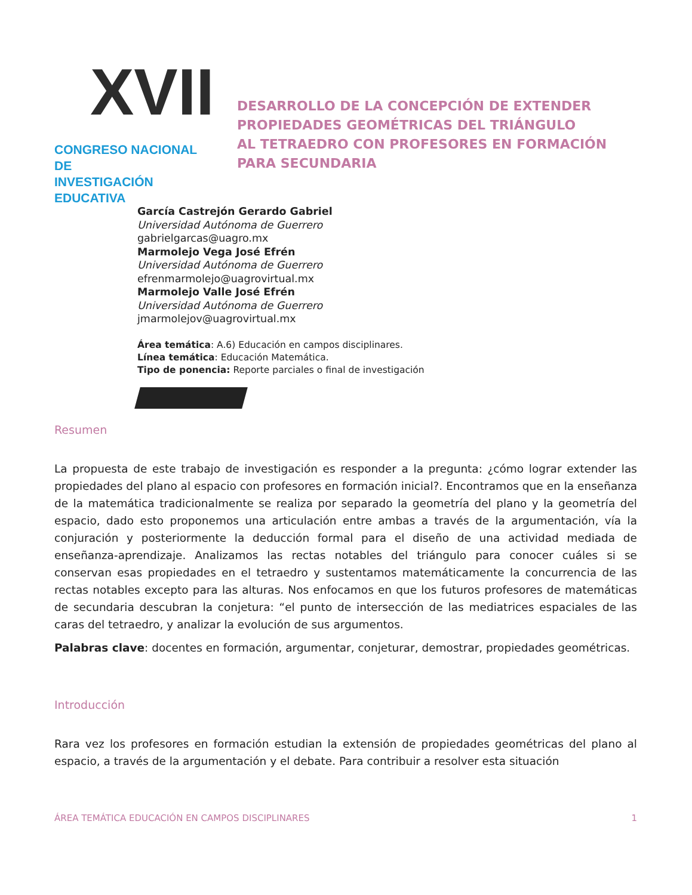XVII
CONGRESO NACIONAL DE
INVESTIGACIÓN EDUCATIVA
DESARROLLO DE LA CONCEPCIÓN DE EXTENDER
PROPIEDADES GEOMÉTRICAS DEL TRIÁNGULO
AL TETRAEDRO CON PROFESORES EN FORMACIÓN
PARA SECUNDARIA
García Castrejón Gerardo Gabriel
Universidad Autónoma de Guerrero
gabrielgarcas@uagro.mx
Marmolejo Vega José Efrén
Universidad Autónoma de Guerrero
efrenmarmolejo@uagrovirtual.mx
Marmolejo Valle José Efrén
Universidad Autónoma de Guerrero
jmarmolejov@uagrovirtual.mx
Área temática: A.6) Educación en campos disciplinares.
Línea temática: Educación Matemática.
Tipo de ponencia: Reporte parciales o final de investigación
Resumen
La propuesta de este trabajo de investigación es responder a la pregunta: ¿cómo lograr extender las propiedades del plano al espacio con profesores en formación inicial?. Encontramos que en la enseñanza de la matemática tradicionalmente se realiza por separado la geometría del plano y la geometría del espacio, dado esto proponemos una articulación entre ambas a través de la argumentación, vía la conjuración y posteriormente la deducción formal para el diseño de una actividad mediada de enseñanza-aprendizaje. Analizamos las rectas notables del triángulo para conocer cuáles si se conservan esas propiedades en el tetraedro y sustentamos matemáticamente la concurrencia de las rectas notables excepto para las alturas. Nos enfocamos en que los futuros profesores de matemáticas de secundaria descubran la conjetura: “el punto de intersección de las mediatrices espaciales de las caras del tetraedro, y analizar la evolución de sus argumentos.
Palabras clave: docentes en formación, argumentar, conjeturar, demostrar, propiedades geométricas.
Introducción
Rara vez los profesores en formación estudian la extensión de propiedades geométricas del plano al espacio, a través de la argumentación y el debate. Para contribuir a resolver esta situación
ÁREA TEMÁTICA EDUCACIÓN EN CAMPOS DISCIPLINARES 1